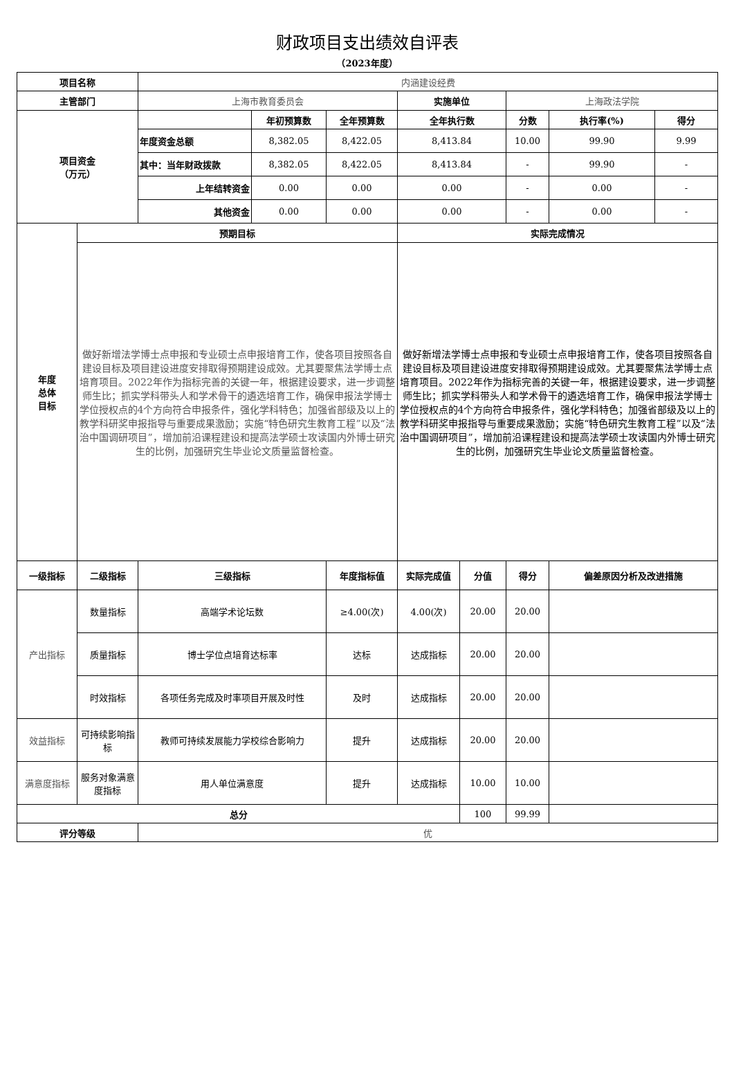财政项目支出绩效自评表
（2023年度）
| 项目名称 | | 内涵建设经费 | | | | | | | |
| 主管部门 | | 上海市教育委员会 | | | 实施单位 | | 上海政法学院 | | |
| 项目资金 （万元） | | | 年初预算数 | 全年预算数 | 全年执行数 | | 分数 | 执行率(%) | 得分 |
| | | 年度资金总额 | 8,382.05 | 8,422.05 | 8,413.84 | | 10.00 | 99.90 | 9.99 |
| | | 其中：当年财政拨款 | 8,382.05 | 8,422.05 | 8,413.84 | | - | 99.90 | - |
| | | 上年结转资金 | 0.00 | 0.00 | 0.00 | | - | 0.00 | - |
| | | 其他资金 | 0.00 | 0.00 | 0.00 | | - | 0.00 | - |
| 年度 总体 目标 | 预期目标 | | | | 实际完成情况 | | | | |
| | 做好新增法学博士点申报和专业硕士点申报培育工作，使各项目按照各自建设目标及项目建设进度安排取得预期建设成效。尤其要聚焦法学博士点培育项目。2022年作为指标完善的关键一年，根据建设要求，进一步调整师生比；抓实学科带头人和学术骨干的遴选培育工作，确保申报法学博士学位授权点的4个方向符合申报条件，强化学科特色；加强省部级及以上的教学科研奖申报指导与重要成果激励；实施“特色研究生教育工程”以及“法治中国调研项目”，增加前沿课程建设和提高法学硕士攻读国内外博士研究生的比例，加强研究生毕业论文质量监督检查。 | | | | 做好新增法学博士点申报和专业硕士点申报培育工作，使各项目按照各自建设目标及项目建设进度安排取得预期建设成效。尤其要聚焦法学博士点培育项目。2022年作为指标完善的关键一年，根据建设要求，进一步调整师生比；抓实学科带头人和学术骨干的遴选培育工作，确保申报法学博士学位授权点的4个方向符合申报条件，强化学科特色；加强省部级及以上的教学科研奖申报指导与重要成果激励；实施“特色研究生教育工程”以及“法治中国调研项目”，增加前沿课程建设和提高法学硕士攻读国内外博士研究生的比例，加强研究生毕业论文质量监督检查。 | | | | |
| 一级指标 | 二级指标 | 三级指标 | | 年度指标值 | 实际完成值 | 分值 | 得分 | 偏差原因分析及改进措施 | |
| 产出指标 | 数量指标 | 高端学术论坛数 | | ≥4.00(次) | 4.00(次) | 20.00 | 20.00 | | |
| | 质量指标 | 博士学位点培育达标率 | | 达标 | 达成指标 | 20.00 | 20.00 | | |
| | 时效指标 | 各项任务完成及时率项目开展及时性 | | 及时 | 达成指标 | 20.00 | 20.00 | | |
| 效益指标 | 可持续影响指标 | 教师可持续发展能力学校综合影响力 | | 提升 | 达成指标 | 20.00 | 20.00 | | |
| 满意度指标 | 服务对象满意度指标 | 用人单位满意度 | | 提升 | 达成指标 | 10.00 | 10.00 | | |
| 总分 | | | | | | 100 | 99.99 | | |
| 评分等级 | | 优 | | | | | | | |